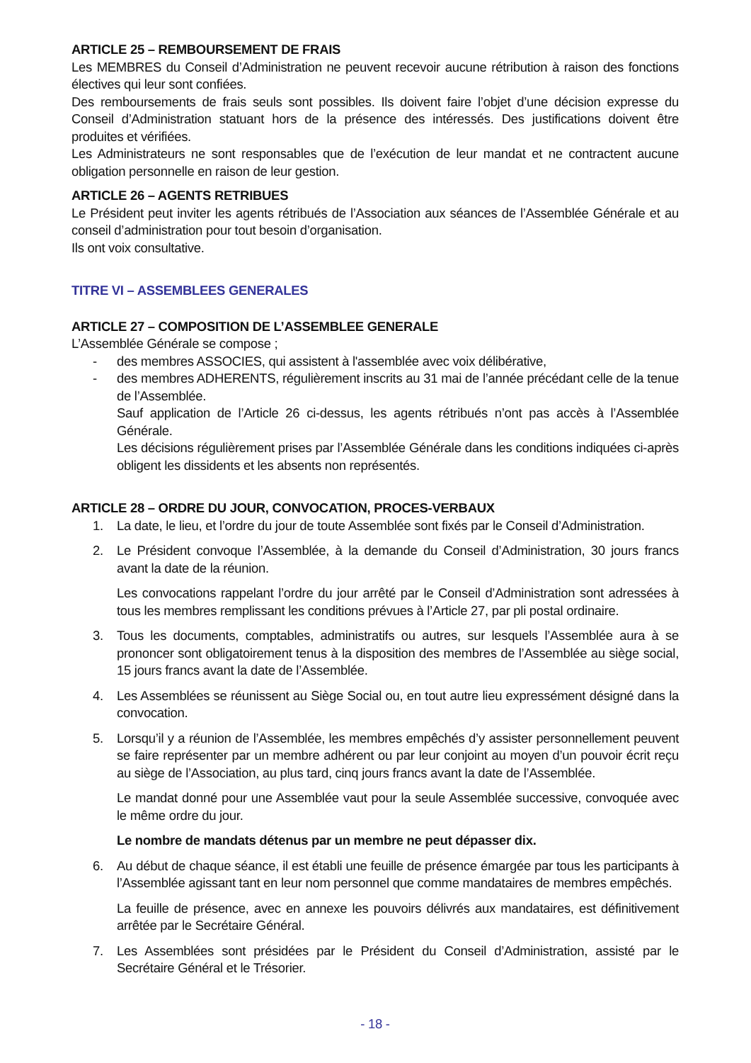ARTICLE 25 – REMBOURSEMENT DE FRAIS
Les MEMBRES du Conseil d’Administration ne peuvent recevoir aucune rétribution à raison des fonctions électives qui leur sont confiées.
Des remboursements de frais seuls sont possibles. Ils doivent faire l’objet d’une décision expresse du Conseil d’Administration statuant hors de la présence des intéressés. Des justifications doivent être produites et vérifiées.
Les Administrateurs ne sont responsables que de l’exécution de leur mandat et ne contractent aucune obligation personnelle en raison de leur gestion.
ARTICLE 26 – AGENTS RETRIBUES
Le Président peut inviter les agents rétribués de l’Association aux séances de l’Assemblée Générale et au conseil d’administration pour tout besoin d’organisation.
Ils ont voix consultative.
TITRE VI – ASSEMBLEES GENERALES
ARTICLE 27 – COMPOSITION DE L’ASSEMBLEE GENERALE
L’Assemblée Générale se compose ;
- des membres ASSOCIES, qui assistent à l'assemblée avec voix délibérative,
- des membres ADHERENTS, régulièrement inscrits au 31 mai de l’année précédant celle de la tenue de l’Assemblée.
Sauf application de l’Article 26 ci-dessus, les agents rétribués n’ont pas accès à l’Assemblée Générale.
Les décisions régulièrement prises par l’Assemblée Générale dans les conditions indiquées ci-après obligent les dissidents et les absents non représentés.
ARTICLE 28 – ORDRE DU JOUR, CONVOCATION, PROCES-VERBAUX
1. La date, le lieu, et l’ordre du jour de toute Assemblée sont fixés par le Conseil d’Administration.
2. Le Président convoque l’Assemblée, à la demande du Conseil d’Administration, 30 jours francs avant la date de la réunion.
Les convocations rappelant l’ordre du jour arrêté par le Conseil d’Administration sont adressées à tous les membres remplissant les conditions prévues à l’Article 27, par pli postal ordinaire.
3. Tous les documents, comptables, administratifs ou autres, sur lesquels l’Assemblée aura à se prononcer sont obligatoirement tenus à la disposition des membres de l’Assemblée au siège social, 15 jours francs avant la date de l’Assemblée.
4. Les Assemblées se réunissent au Siège Social ou, en tout autre lieu expressément désigné dans la convocation.
5. Lorsqu’il y a réunion de l’Assemblée, les membres empêchés d’y assister personnellement peuvent se faire représenter par un membre adhérent ou par leur conjoint au moyen d’un pouvoir écrit reçu au siège de l’Association, au plus tard, cinq jours francs avant la date de l’Assemblée.
Le mandat donné pour une Assemblée vaut pour la seule Assemblée successive, convoquée avec le même ordre du jour.
Le nombre de mandats détenus par un membre ne peut dépasser dix.
6. Au début de chaque séance, il est établi une feuille de présence émargée par tous les participants à l’Assemblée agissant tant en leur nom personnel que comme mandataires de membres empêchés.
La feuille de présence, avec en annexe les pouvoirs délivrés aux mandataires, est définitivement arrêtée par le Secrétaire Général.
7. Les Assemblées sont présidées par le Président du Conseil d’Administration, assisté par le Secrétaire Général et le Trésorier.
- 18 -